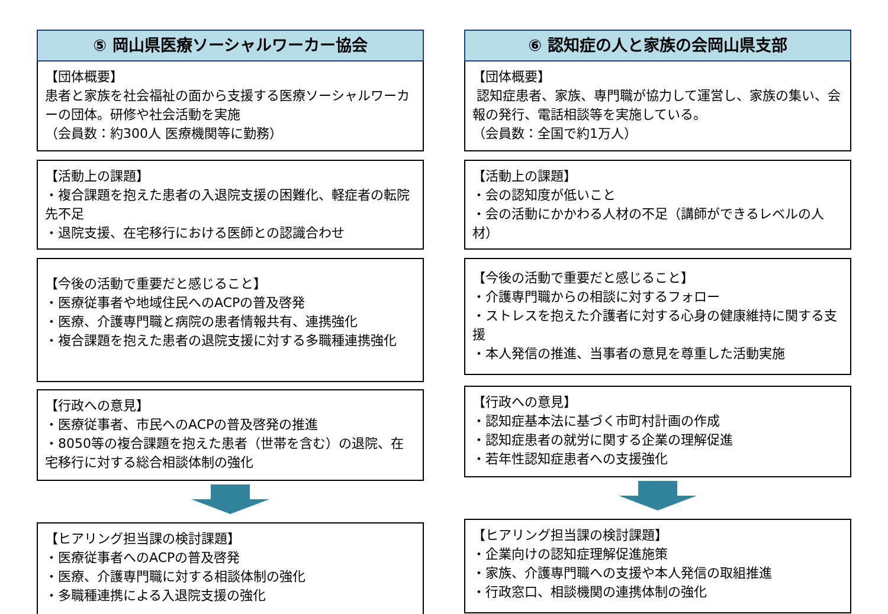⑤ 岡山県医療ソーシャルワーカー協会
【団体概要】
患者と家族を社会福祉の面から支援する医療ソーシャルワーカーの団体。研修や社会活動を実施
（会員数：約300人 医療機関等に勤務）
【活動上の課題】
・複合課題を抱えた患者の入退院支援の困難化、軽症者の転院先不足
・退院支援、在宅移行における医師との認識合わせ
【今後の活動で重要だと感じること】
・医療従事者や地域住民へのACPの普及啓発
・医療、介護専門職と病院の患者情報共有、連携強化
・複合課題を抱えた患者の退院支援に対する多職種連携強化
【行政への意見】
・医療従事者、市民へのACPの普及啓発の推進
・8050等の複合課題を抱えた患者（世帯を含む）の退院、在宅移行に対する総合相談体制の強化
【ヒアリング担当課の検討課題】
・医療従事者へのACPの普及啓発
・医療、介護専門職に対する相談体制の強化
・多職種連携による入退院支援の強化
⑥ 認知症の人と家族の会岡山県支部
【団体概要】
認知症患者、家族、専門職が協力して運営し、家族の集い、会報の発行、電話相談等を実施している。
（会員数：全国で約1万人）
【活動上の課題】
・会の認知度が低いこと
・会の活動にかかわる人材の不足（講師ができるレベルの人材）
【今後の活動で重要だと感じること】
・介護専門職からの相談に対するフォロー
・ストレスを抱えた介護者に対する心身の健康維持に関する支援
・本人発信の推進、当事者の意見を尊重した活動実施
【行政への意見】
・認知症基本法に基づく市町村計画の作成
・認知症患者の就労に関する企業の理解促進
・若年性認知症患者への支援強化
【ヒアリング担当課の検討課題】
・企業向けの認知症理解促進施策
・家族、介護専門職への支援や本人発信の取組推進
・行政窓口、相談機関の連携体制の強化